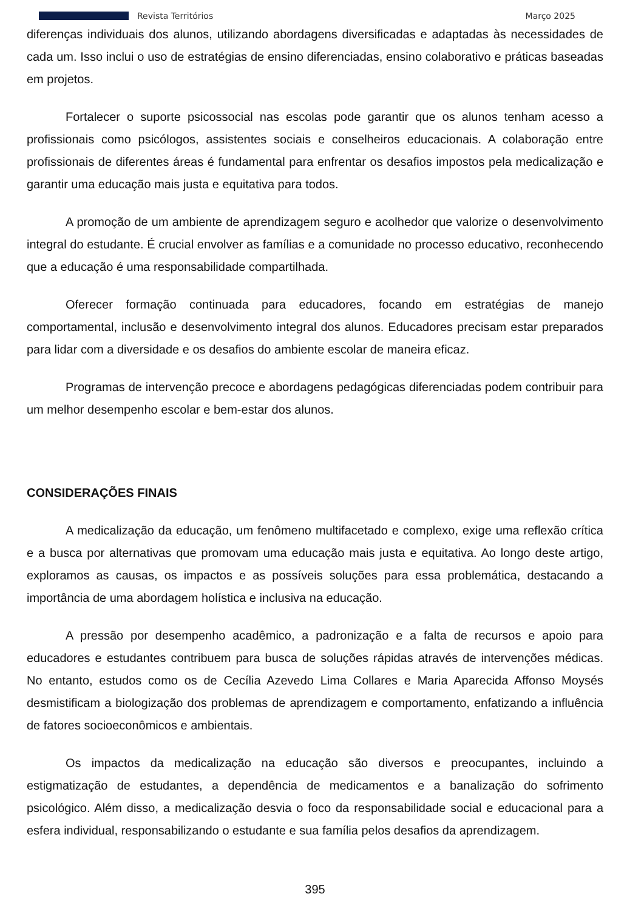Revista Territórios Março 2025
diferenças individuais dos alunos, utilizando abordagens diversificadas e adaptadas às necessidades de cada um. Isso inclui o uso de estratégias de ensino diferenciadas, ensino colaborativo e práticas baseadas em projetos.
Fortalecer o suporte psicossocial nas escolas pode garantir que os alunos tenham acesso a profissionais como psicólogos, assistentes sociais e conselheiros educacionais. A colaboração entre profissionais de diferentes áreas é fundamental para enfrentar os desafios impostos pela medicalização e garantir uma educação mais justa e equitativa para todos.
A promoção de um ambiente de aprendizagem seguro e acolhedor que valorize o desenvolvimento integral do estudante. É crucial envolver as famílias e a comunidade no processo educativo, reconhecendo que a educação é uma responsabilidade compartilhada.
Oferecer formação continuada para educadores, focando em estratégias de manejo comportamental, inclusão e desenvolvimento integral dos alunos. Educadores precisam estar preparados para lidar com a diversidade e os desafios do ambiente escolar de maneira eficaz.
Programas de intervenção precoce e abordagens pedagógicas diferenciadas podem contribuir para um melhor desempenho escolar e bem-estar dos alunos.
CONSIDERAÇÕES FINAIS
A medicalização da educação, um fenômeno multifacetado e complexo, exige uma reflexão crítica e a busca por alternativas que promovam uma educação mais justa e equitativa. Ao longo deste artigo, exploramos as causas, os impactos e as possíveis soluções para essa problemática, destacando a importância de uma abordagem holística e inclusiva na educação.
A pressão por desempenho acadêmico, a padronização e a falta de recursos e apoio para educadores e estudantes contribuem para busca de soluções rápidas através de intervenções médicas. No entanto, estudos como os de Cecília Azevedo Lima Collares e Maria Aparecida Affonso Moysés desmistificam a biologização dos problemas de aprendizagem e comportamento, enfatizando a influência de fatores socioeconômicos e ambientais.
Os impactos da medicalização na educação são diversos e preocupantes, incluindo a estigmatização de estudantes, a dependência de medicamentos e a banalização do sofrimento psicológico. Além disso, a medicalização desvia o foco da responsabilidade social e educacional para a esfera individual, responsabilizando o estudante e sua família pelos desafios da aprendizagem.
395